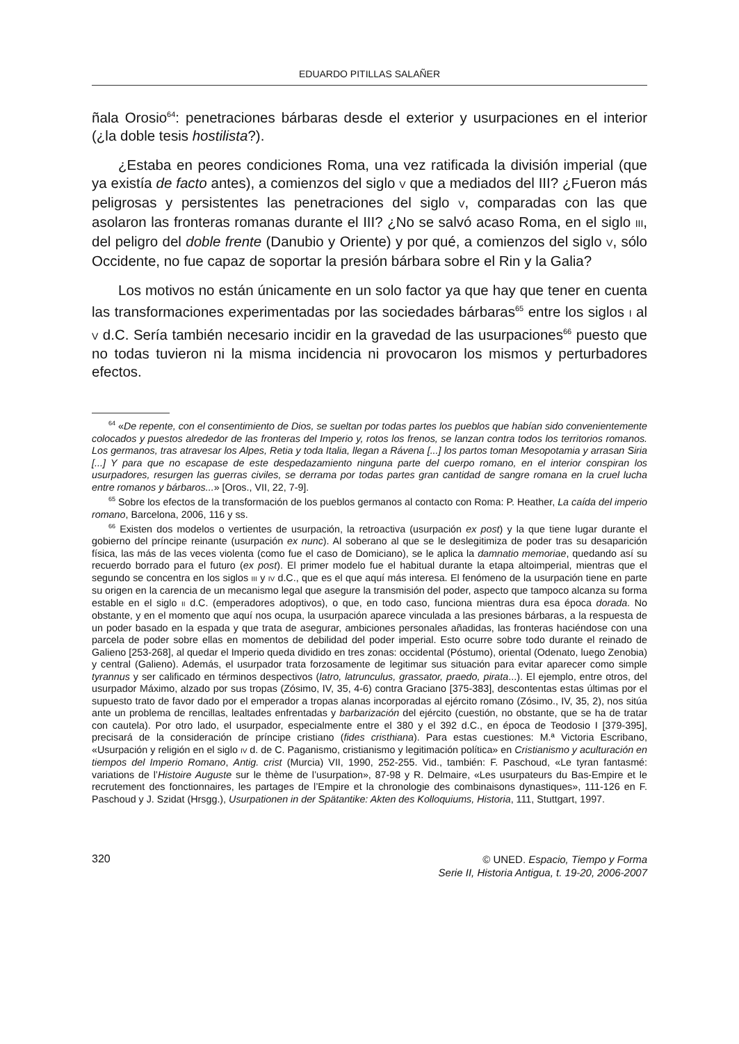EDUARDO PITILLAS SALAÑER
ñala Orosio<sup>64</sup>: penetraciones bárbaras desde el exterior y usurpaciones en el interior (¿la doble tesis hostilista?).
¿Estaba en peores condiciones Roma, una vez ratificada la división imperial (que ya existía de facto antes), a comienzos del siglo V que a mediados del III? ¿Fueron más peligrosas y persistentes las penetraciones del siglo V, comparadas con las que asolaron las fronteras romanas durante el III? ¿No se salvó acaso Roma, en el siglo III, del peligro del doble frente (Danubio y Oriente) y por qué, a comienzos del siglo V, sólo Occidente, no fue capaz de soportar la presión bárbara sobre el Rin y la Galia?
Los motivos no están únicamente en un solo factor ya que hay que tener en cuenta las transformaciones experimentadas por las sociedades bárbaras<sup>65</sup> entre los siglos I al V d.C. Sería también necesario incidir en la gravedad de las usurpaciones<sup>66</sup> puesto que no todas tuvieron ni la misma incidencia ni provocaron los mismos y perturbadores efectos.
<sup>64</sup> «De repente, con el consentimiento de Dios, se sueltan por todas partes los pueblos que habían sido convenientemente colocados y puestos alrededor de las fronteras del Imperio y, rotos los frenos, se lanzan contra todos los territorios romanos. Los germanos, tras atravesar los Alpes, Retia y toda Italia, llegan a Rávena [...] los partos toman Mesopotamia y arrasan Siria [...] Y para que no escapase de este despedazamiento ninguna parte del cuerpo romano, en el interior conspiran los usurpadores, resurgen las guerras civiles, se derrama por todas partes gran cantidad de sangre romana en la cruel lucha entre romanos y bárbaros...» [Oros., VII, 22, 7-9].
<sup>65</sup> Sobre los efectos de la transformación de los pueblos germanos al contacto con Roma: P. Heather, La caída del imperio romano, Barcelona, 2006, 116 y ss.
<sup>66</sup> Existen dos modelos o vertientes de usurpación, la retroactiva (usurpación ex post) y la que tiene lugar durante el gobierno del príncipe reinante (usurpación ex nunc). Al soberano al que se le deslegitimiza de poder tras su desaparición física, las más de las veces violenta (como fue el caso de Domiciano), se le aplica la damnatio memoriae, quedando así su recuerdo borrado para el futuro (ex post). El primer modelo fue el habitual durante la etapa altoimperial, mientras que el segundo se concentra en los siglos III y IV d.C., que es el que aquí más interesa. El fenómeno de la usurpación tiene en parte su origen en la carencia de un mecanismo legal que asegure la transmisión del poder, aspecto que tampoco alcanza su forma estable en el siglo II d.C. (emperadores adoptivos), o que, en todo caso, funciona mientras dura esa época dorada. No obstante, y en el momento que aquí nos ocupa, la usurpación aparece vinculada a las presiones bárbaras, a la respuesta de un poder basado en la espada y que trata de asegurar, ambiciones personales añadidas, las fronteras haciéndose con una parcela de poder sobre ellas en momentos de debilidad del poder imperial. Esto ocurre sobre todo durante el reinado de Galieno [253-268], al quedar el Imperio queda dividido en tres zonas: occidental (Póstumo), oriental (Odenato, luego Zenobia) y central (Galieno). Además, el usurpador trata forzosamente de legitimar sus situación para evitar aparecer como simple tyrannus y ser calificado en términos despectivos (latro, latrunculus, grassator, praedo, pirata...). El ejemplo, entre otros, del usurpador Máximo, alzado por sus tropas (Zósimo, IV, 35, 4-6) contra Graciano [375-383], descontentas estas últimas por el supuesto trato de favor dado por el emperador a tropas alanas incorporadas al ejército romano (Zósimo., IV, 35, 2), nos sitúa ante un problema de rencillas, lealtades enfrentadas y barbarización del ejército (cuestión, no obstante, que se ha de tratar con cautela). Por otro lado, el usurpador, especialmente entre el 380 y el 392 d.C., en época de Teodosio I [379-395], precisará de la consideración de príncipe cristiano (fides cristhiana). Para estas cuestiones: M.ª Victoria Escribano, «Usurpación y religión en el siglo IV d. de C. Paganismo, cristianismo y legitimación política» en Cristianismo y aculturación en tiempos del Imperio Romano, Antig. crist (Murcia) VII, 1990, 252-255. Vid., también: F. Paschoud, «Le tyran fantasmé: variations de l’Histoire Auguste sur le thème de l’usurpation», 87-98 y R. Delmaire, «Les usurpateurs du Bas-Empire et le recrutement des fonctionnaires, les partages de l’Empire et la chronologie des combinaisons dynastiques», 111-126 en F. Paschoud y J. Szidat (Hrsgg.), Usurpationen in der Spätantike: Akten des Kolloquiums, Historia, 111, Stuttgart, 1997.
320
© UNED. Espacio, Tiempo y Forma
Serie II, Historia Antigua, t. 19-20, 2006-2007